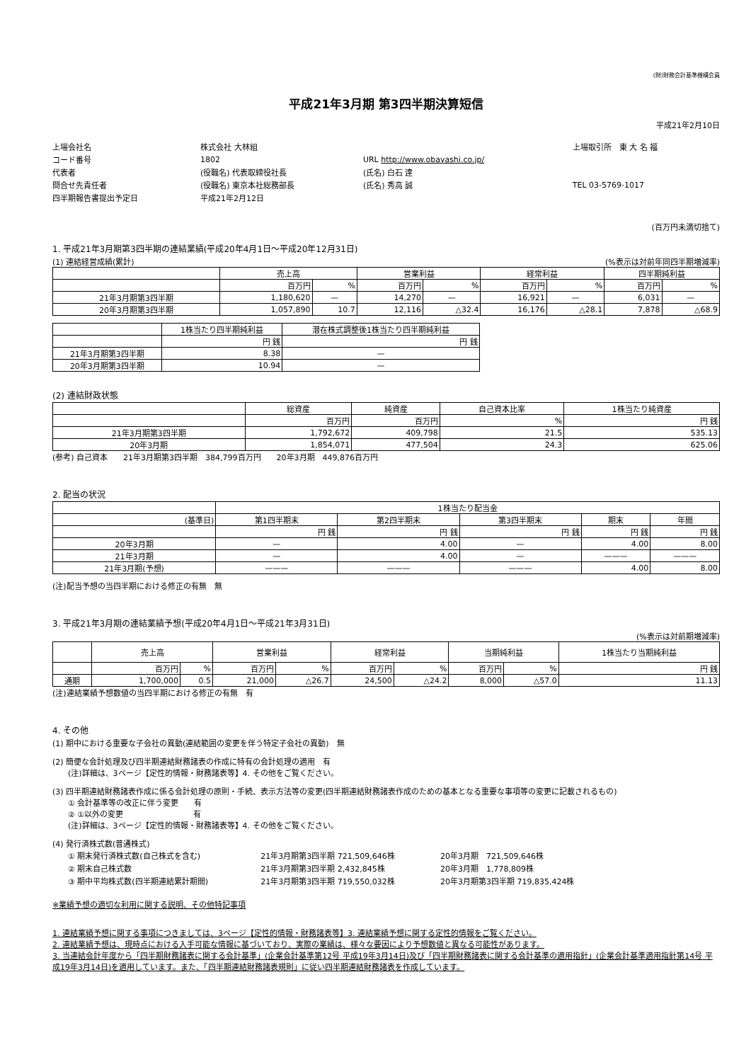(財)財務会計基準機構会員
平成21年3月期 第3四半期決算短信
平成21年2月10日
| 上場会社名 | 株式会社 大林組 | | | | 上場取引所 東 大 名 福 |
| コード番号 | 1802 | URL http://www.obayashi.co.jp/ | | | |
| 代表者 | (役職名) 代表取締役社長 | | (氏名) 白石 達 | | |
| 問合せ先責任者 | (役職名) 東京本社総務部長 | | (氏名) 秀高 誠 | | TEL 03-5769-1017 |
| 四半期報告書提出予定日 | 平成21年2月12日 | | | | |
(百万円未満切捨て)
1. 平成21年3月期第3四半期の連結業績(平成20年4月1日～平成20年12月31日)
(1) 連結経営成績(累計) (%表示は対前年同四半期増減率)
| | 売上高 | | 営業利益 | | 経常利益 | | 四半期純利益 | |
| --- | --- | --- | --- | --- | --- | --- | --- | --- |
| | 百万円 | % | 百万円 | % | 百万円 | % | 百万円 | % |
| 21年3月期第3四半期 | 1,180,620 | — | 14,270 | — | 16,921 | — | 6,031 | — |
| 20年3月期第3四半期 | 1,057,890 | 10.7 | 12,116 | △32.4 | 16,176 | △28.1 | 7,878 | △68.9 |
| | 1株当たり四半期純利益 | 潜在株式調整後1株当たり四半期純利益 |
| --- | --- | --- |
| | 円 銭 | 円 銭 |
| 21年3月期第3四半期 | 8.38 | — |
| 20年3月期第3四半期 | 10.94 | — |
(2) 連結財政状態
| | 総資産 | 純資産 | 自己資本比率 | 1株当たり純資産 |
| --- | --- | --- | --- | --- |
| | 百万円 | 百万円 | % | 円 銭 |
| 21年3月期第3四半期 | 1,792,672 | 409,798 | 21.5 | 535.13 |
| 20年3月期 | 1,854,071 | 477,504 | 24.3 | 625.06 |
(参考) 自己資本　　21年3月期第3四半期　384,799百万円　　20年3月期　449,876百万円
2. 配当の状況
| | 1株当たり配当金 | | | | |
| --- | --- | --- | --- | --- | --- |
| (基準日) | 第1四半期末 | 第2四半期末 | 第3四半期末 | 期末 | 年間 |
| | 円 銭 | 円 銭 | 円 銭 | 円 銭 | 円 銭 |
| 20年3月期 | — | 4.00 | — | 4.00 | 8.00 |
| 21年3月期 | — | 4.00 | — | ——— | ——— |
| 21年3月期(予想) | ——— | ——— | ——— | 4.00 | 8.00 |
(注)配当予想の当四半期における修正の有無　無
3. 平成21年3月期の連結業績予想(平成20年4月1日～平成21年3月31日)
(%表示は対前期増減率)
| | 売上高 | | 営業利益 | | 経常利益 | | 当期純利益 | | 1株当たり当期純利益 |
| --- | --- | --- | --- | --- | --- | --- | --- | --- | --- |
| | 百万円 | % | 百万円 | % | 百万円 | % | 百万円 | % | 円 銭 |
| 通期 | 1,700,000 | 0.5 | 21,000 | △26.7 | 24,500 | △24.2 | 8,000 | △57.0 | 11.13 |
(注)連結業績予想数値の当四半期における修正の有無　有
4. その他
(1) 期中における重要な子会社の異動(連結範囲の変更を伴う特定子会社の異動)　無
(2) 簡便な会計処理及び四半期連結財務諸表の作成に特有の会計処理の適用　有
　　(注)詳細は、3ページ【定性的情報・財務諸表等】4. その他をご覧ください。
(3) 四半期連結財務諸表作成に係る会計処理の原則・手続、表示方法等の変更(四半期連結財務諸表作成のための基本となる重要な事項等の変更に記載されるもの)
　　① 会計基準等の改正に伴う変更　　有
　　② ①以外の変更　　　　　　　　　有
　　(注)詳細は、3ページ【定性的情報・財務諸表等】4. その他をご覧ください。
(4) 発行済株式数(普通株式)
| ① 期末発行済株式数(自己株式を含む) | 21年3月期第3四半期 721,509,646株 | 20年3月期 721,509,646株 |
| ② 期末自己株式数 | 21年3月期第3四半期 2,432,845株 | 20年3月期 1,778,809株 |
| ③ 期中平均株式数(四半期連結累計期間) | 21年3月期第3四半期 719,550,032株 | 20年3月期第3四半期 719,835,424株 |
※業績予想の適切な利用に関する説明、その他特記事項
1. 連結業績予想に関する事項につきましては、3ページ【定性的情報・財務諸表等】3. 連結業績予想に関する定性的情報をご覧ください。
2. 連結業績予想は、現時点における入手可能な情報に基づいており、実際の業績は、様々な要因により予想数値と異なる可能性があります。
3. 当連結会計年度から「四半期財務諸表に関する会計基準」(企業会計基準第12号 平成19年3月14日)及び「四半期財務諸表に関する会計基準の適用指針」(企業会計基準適用指針第14号 平成19年3月14日)を適用しています。また、「四半期連結財務諸表規則」に従い四半期連結財務諸表を作成しています。